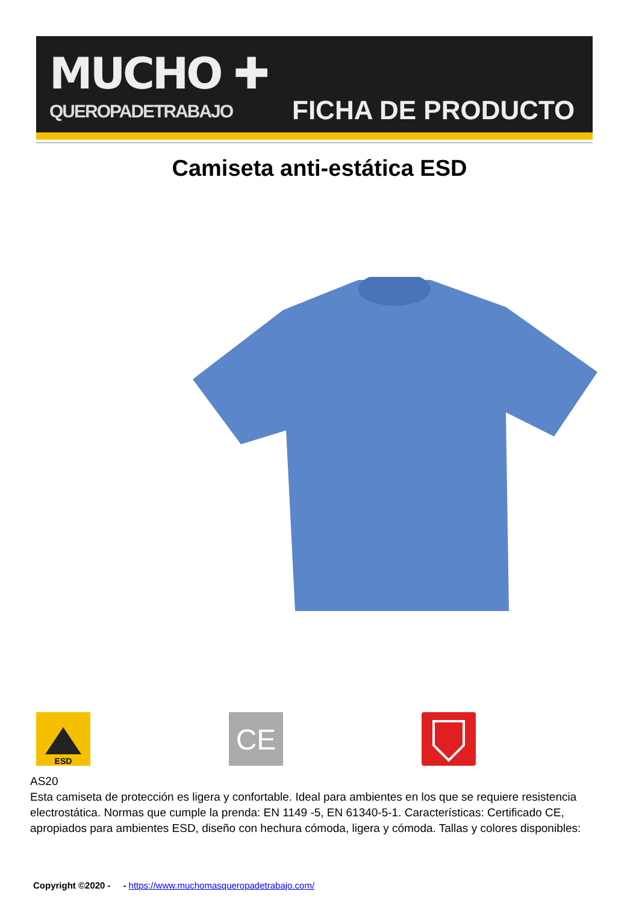MUCHO ✚
QUEROPADETRABAJO FICHA DE PRODUCTO
Camiseta anti-estática ESD
ESD
CE
AS20
Esta camiseta de protección es ligera y confortable. Ideal para ambientes en los que se requiere resistencia electrostática. Normas que cumple la prenda: EN 1149 -5, EN 61340-5-1. Características: Certificado CE, apropiados para ambientes ESD, diseño con hechura cómoda, ligera y cómoda. Tallas y colores disponibles:
Copyright ©2020 - - https://www.muchomasqueropadetrabajo.com/